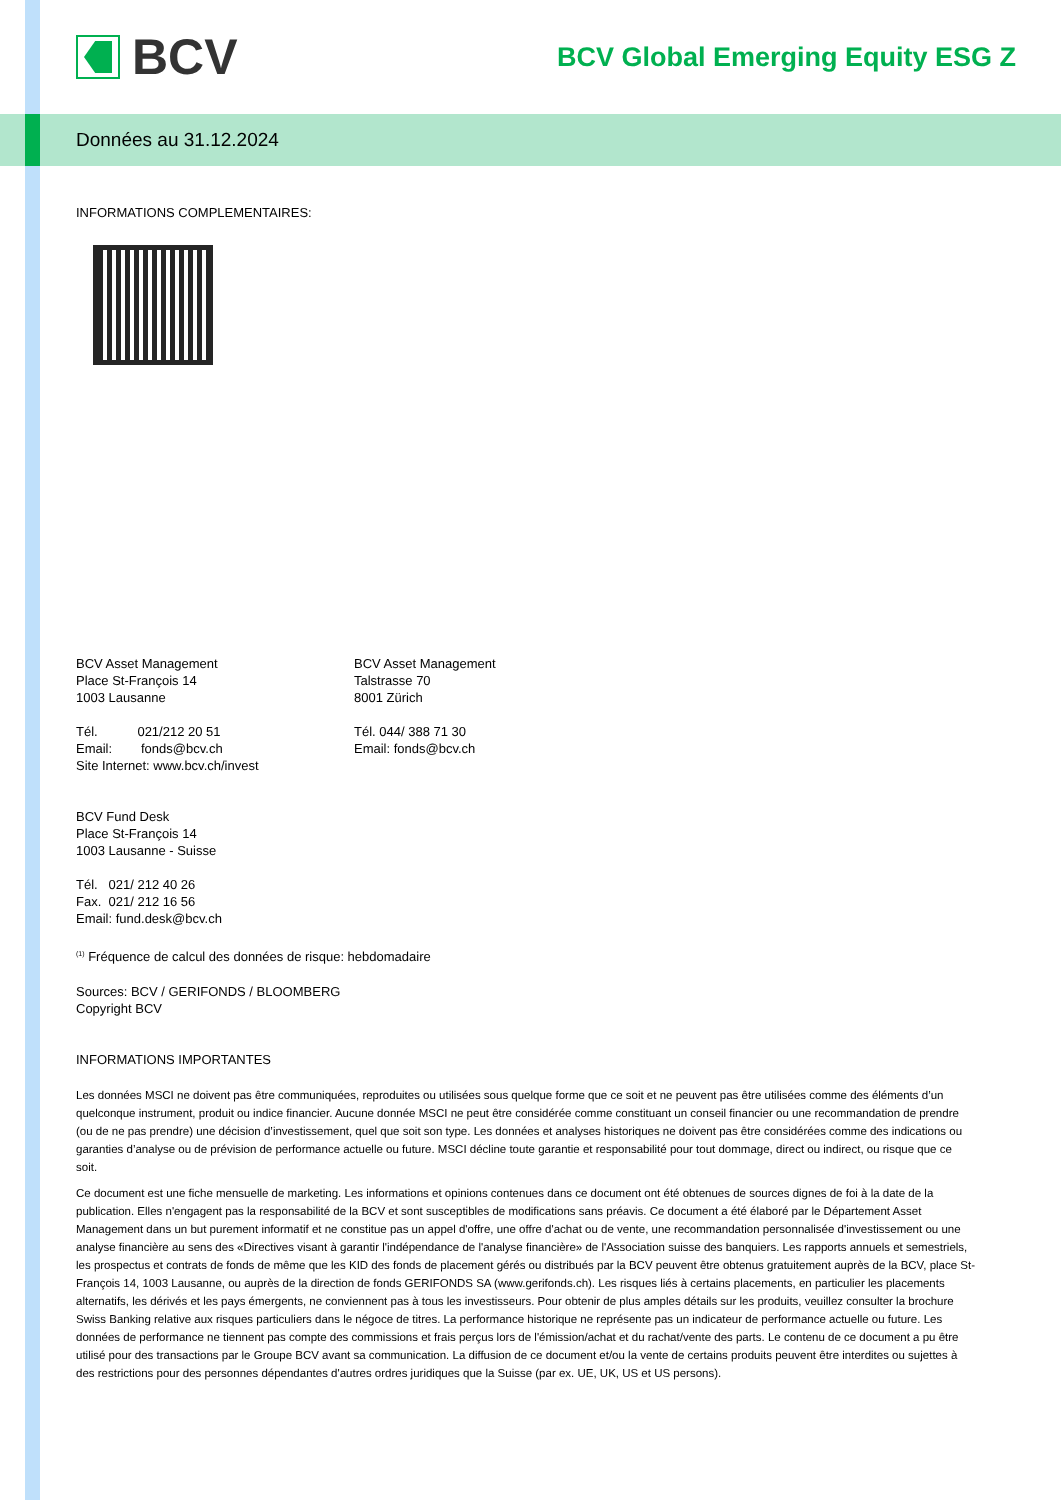BCV
BCV Global Emerging Equity ESG Z
Données au 31.12.2024
INFORMATIONS COMPLEMENTAIRES:
BCV Asset Management
Place St-François 14
1003 Lausanne
Tél. 021/212 20 51
Email: fonds@bcv.ch
Site Internet: www.bcv.ch/invest
BCV Asset Management
Talstrasse 70
8001 Zürich
Tél. 044/ 388 71 30
Email: fonds@bcv.ch
BCV Fund Desk
Place St-François 14
1003 Lausanne - Suisse
Tél. 021/ 212 40 26
Fax. 021/ 212 16 56
Email: fund.desk@bcv.ch
<sup>(1)</sup> Fréquence de calcul des données de risque: hebdomadaire
Sources: BCV / GERIFONDS / BLOOMBERG
Copyright BCV
INFORMATIONS IMPORTANTES
Les données MSCI ne doivent pas être communiquées, reproduites ou utilisées sous quelque forme que ce soit et ne peuvent pas être utilisées comme des éléments d’un quelconque instrument, produit ou indice financier. Aucune donnée MSCI ne peut être considérée comme constituant un conseil financier ou une recommandation de prendre (ou de ne pas prendre) une décision d’investissement, quel que soit son type. Les données et analyses historiques ne doivent pas être considérées comme des indications ou garanties d’analyse ou de prévision de performance actuelle ou future. MSCI décline toute garantie et responsabilité pour tout dommage, direct ou indirect, ou risque que ce soit.
Ce document est une fiche mensuelle de marketing. Les informations et opinions contenues dans ce document ont été obtenues de sources dignes de foi à la date de la publication. Elles n'engagent pas la responsabilité de la BCV et sont susceptibles de modifications sans préavis. Ce document a été élaboré par le Département Asset Management dans un but purement informatif et ne constitue pas un appel d'offre, une offre d'achat ou de vente, une recommandation personnalisée d'investissement ou une analyse financière au sens des «Directives visant à garantir l'indépendance de l'analyse financière» de l'Association suisse des banquiers. Les rapports annuels et semestriels, les prospectus et contrats de fonds de même que les KID des fonds de placement gérés ou distribués par la BCV peuvent être obtenus gratuitement auprès de la BCV, place St-François 14, 1003 Lausanne, ou auprès de la direction de fonds GERIFONDS SA (www.gerifonds.ch). Les risques liés à certains placements, en particulier les placements alternatifs, les dérivés et les pays émergents, ne conviennent pas à tous les investisseurs. Pour obtenir de plus amples détails sur les produits, veuillez consulter la brochure Swiss Banking relative aux risques particuliers dans le négoce de titres. La performance historique ne représente pas un indicateur de performance actuelle ou future. Les données de performance ne tiennent pas compte des commissions et frais perçus lors de l'émission/achat et du rachat/vente des parts. Le contenu de ce document a pu être utilisé pour des transactions par le Groupe BCV avant sa communication. La diffusion de ce document et/ou la vente de certains produits peuvent être interdites ou sujettes à des restrictions pour des personnes dépendantes d'autres ordres juridiques que la Suisse (par ex. UE, UK, US et US persons).